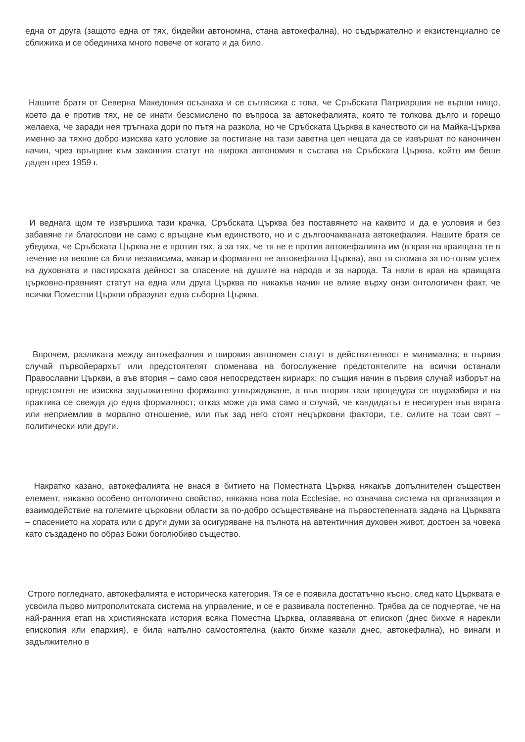една от друга (защото една от тях, бидейки автономна, стана автокефална), но съдържателно и екзистенциално се сближиха и се обединиха много повече от когато и да било.
Нашите братя от Северна Македония осъзнаха и се съгласиха с това, че Сръбската Патриаршия не върши нищо, което да е против тях, не се инати безсмислено по въпроса за автокефалията, която те толкова дълго и горещо желаеха, че заради нея тръгнаха дори по пътя на разкола, но че Сръбската Църква в качеството си на Майка-Църква именно за тяхно добро изисква като условие за постигане на тази заветна цел нещата да се извършат по каноничен начин, чрез връщане към законния статут на широка автономия в състава на Сръбската Църква, който им беше даден през 1959 г.
И веднага щом те извършиха тази крачка, Сръбската Църква без поставянето на каквито и да е условия и без забавяне ги благослови не само с връщане към единството, но и с дългоочакваната автокефалия. Нашите братя се убедиха, че Сръбската Църква не е против тях, а за тях, че тя не е против автокефалията им (в края на краищата те в течение на векове са били независима, макар и формално не автокефална Църква), ако тя спомага за по-голям успех на духовната и пастирската дейност за спасение на душите на народа и за народа. Та нали в края на краищата църковно-правният статут на една или друга Църква по никакъв начин не влияе върху онзи онтологичен факт, че всички Поместни Църкви образуват една съборна Църква.
Впрочем, разликата между автокефалния и широкия автономен статут в действителност е минимална: в първия случай първойерархът или предстоятелят споменава на богослужение предстоятелите на всички останали Православни Църкви, а във втория – само своя непосредствен кириарх; по същия начин в първия случай изборът на предстоятел не изисква задължително формално утвърждаване, а във втория тази процедура се подразбира и на практика се свежда до една формалност; отказ може да има само в случай, че кандидатът е несигурен във вярата или неприемлив в морално отношение, или пък зад него стоят нецърковни фактори, т.е. силите на този свят – политически или други.
Накратко казано, автокефалията не внася в битието на Поместната Църква някакъв допълнителен съществен елемент, някакво особено онтологично свойство, някаква нова nota Ecclesiae, но означава система на организация и взаимодействие на големите църковни области за по-добро осъществяване на първостепенната задача на Църквата – спасението на хората или с други думи за осигуряване на пълнота на автентичния духовен живот, достоен за човека като създадено по образ Божи боголюбиво същество.
Строго погледнато, автокефалията е историческа категория. Тя се е появила достатъчно късно, след като Църквата е усвоила първо митрополитската система на управление, и се е развивала постепенно. Трябва да се подчертае, че на най-ранния етап на християнската история всяка Поместна Църква, оглавявана от епископ (днес бихме я нарекли епископия или епархия), е била напълно самостоятелна (както бихме казали днес, автокефална), но винаги и задължително в